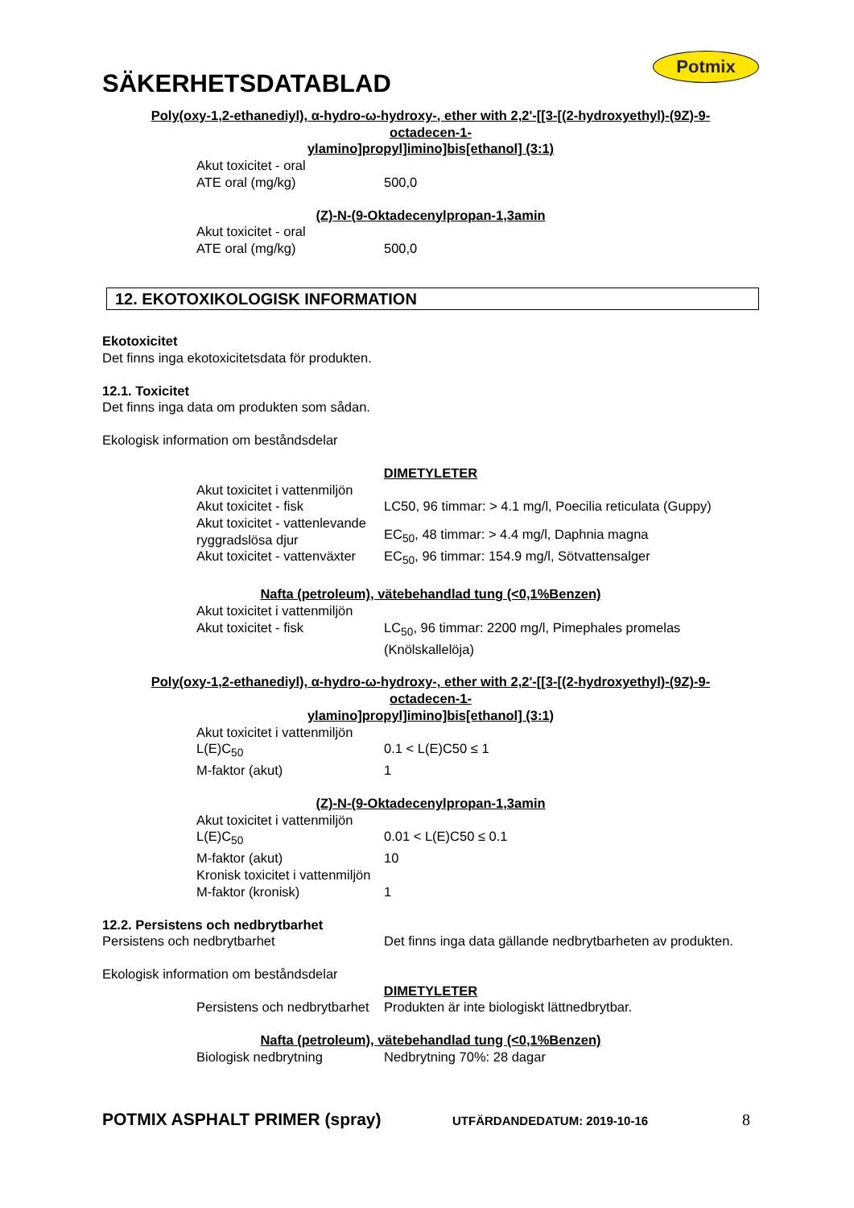SÄKERHETSDATABLAD
Potmix
Poly(oxy-1,2-ethanediyl), α-hydro-ω-hydroxy-, ether with 2,2'-[[3-[(2-hydroxyethyl)-(9Z)-9-
octadecen-1-
ylamino]propyl]imino]bis[ethanol] (3:1)
Akut toxicitet - oral
ATE oral (mg/kg) 500,0
(Z)-N-(9-Oktadecenylpropan-1,3amin
Akut toxicitet - oral
ATE oral (mg/kg) 500,0
12. EKOTOXIKOLOGISK INFORMATION
Ekotoxicitet
Det finns inga ekotoxicitetsdata för produkten.
12.1. Toxicitet
Det finns inga data om produkten som sådan.
Ekologisk information om beståndsdelar
DIMETYLETER
Akut toxicitet i vattenmiljön
Akut toxicitet - fisk LC50, 96 timmar: > 4.1 mg/l, Poecilia reticulata (Guppy)
Akut toxicitet - vattenlevande ryggradslösa djur EC<sub>50</sub>, 48 timmar: > 4.4 mg/l, Daphnia magna
Akut toxicitet - vattenväxter EC<sub>50</sub>, 96 timmar: 154.9 mg/l, Sötvattensalger
Nafta (petroleum), vätebehandlad tung (<0,1%Benzen)
Akut toxicitet i vattenmiljön
Akut toxicitet - fisk LC<sub>50</sub>, 96 timmar: 2200 mg/l, Pimephales promelas
(Knölskallelöja)
Poly(oxy-1,2-ethanediyl), α-hydro-ω-hydroxy-, ether with 2,2'-[[3-[(2-hydroxyethyl)-(9Z)-9-
octadecen-1-
ylamino]propyl]imino]bis[ethanol] (3:1)
Akut toxicitet i vattenmiljön
L(E)C<sub>50</sub> 0.1 < L(E)C50 ≤ 1
M-faktor (akut) 1
(Z)-N-(9-Oktadecenylpropan-1,3amin
Akut toxicitet i vattenmiljön
L(E)C<sub>50</sub> 0.01 < L(E)C50 ≤ 0.1
M-faktor (akut) 10
Kronisk toxicitet i vattenmiljön
M-faktor (kronisk) 1
12.2. Persistens och nedbrytbarhet
Persistens och nedbrytbarhet Det finns inga data gällande nedbrytbarheten av produkten.
Ekologisk information om beståndsdelar
DIMETYLETER
Persistens och nedbrytbarhet Produkten är inte biologiskt lättnedbrytbar.
Nafta (petroleum), vätebehandlad tung (<0,1%Benzen)
Biologisk nedbrytning Nedbrytning 70%: 28 dagar
POTMIX ASPHALT PRIMER (spray) UTFÄRDANDEDATUM: 2019-10-16 8